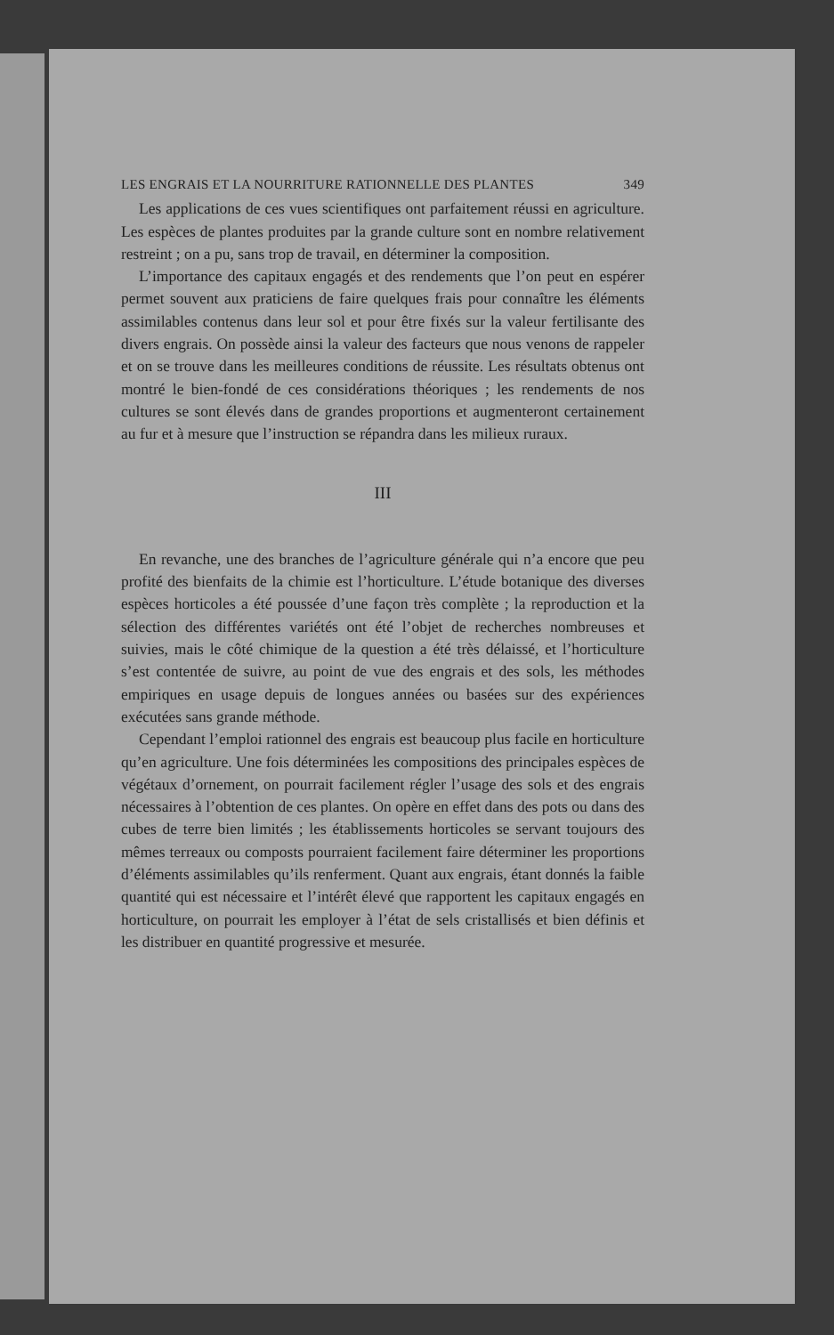LES ENGRAIS ET LA NOURRITURE RATIONNELLE DES PLANTES 349
Les applications de ces vues scientifiques ont parfaitement réussi en agriculture. Les espèces de plantes produites par la grande culture sont en nombre relativement restreint ; on a pu, sans trop de travail, en déterminer la composition.
L’importance des capitaux engagés et des rendements que l’on peut en espérer permet souvent aux praticiens de faire quelques frais pour connaître les éléments assimilables contenus dans leur sol et pour être fixés sur la valeur fertilisante des divers engrais. On possède ainsi la valeur des facteurs que nous venons de rappeler et on se trouve dans les meilleures conditions de réussite. Les résultats obtenus ont montré le bien-fondé de ces considérations théoriques ; les rendements de nos cultures se sont élevés dans de grandes proportions et augmenteront certainement au fur et à mesure que l’instruction se répandra dans les milieux ruraux.
III
En revanche, une des branches de l’agriculture générale qui n’a encore que peu profité des bienfaits de la chimie est l’horticulture. L’étude botanique des diverses espèces horticoles a été poussée d’une façon très complète ; la reproduction et la sélection des différentes variétés ont été l’objet de recherches nombreuses et suivies, mais le côté chimique de la question a été très délaissé, et l’horticulture s’est contentée de suivre, au point de vue des engrais et des sols, les méthodes empiriques en usage depuis de longues années ou basées sur des expériences exécutées sans grande méthode.
Cependant l’emploi rationnel des engrais est beaucoup plus facile en horticulture qu’en agriculture. Une fois déterminées les compositions des principales espèces de végétaux d’ornement, on pourrait facilement régler l’usage des sols et des engrais nécessaires à l’obtention de ces plantes. On opère en effet dans des pots ou dans des cubes de terre bien limités ; les établissements horticoles se servant toujours des mêmes terreaux ou composts pourraient facilement faire déterminer les proportions d’éléments assimilables qu’ils renferment. Quant aux engrais, étant donnés la faible quantité qui est nécessaire et l’intérêt élevé que rapportent les capitaux engagés en horticulture, on pourrait les employer à l’état de sels cristallisés et bien définis et les distribuer en quantité progressive et mesurée.